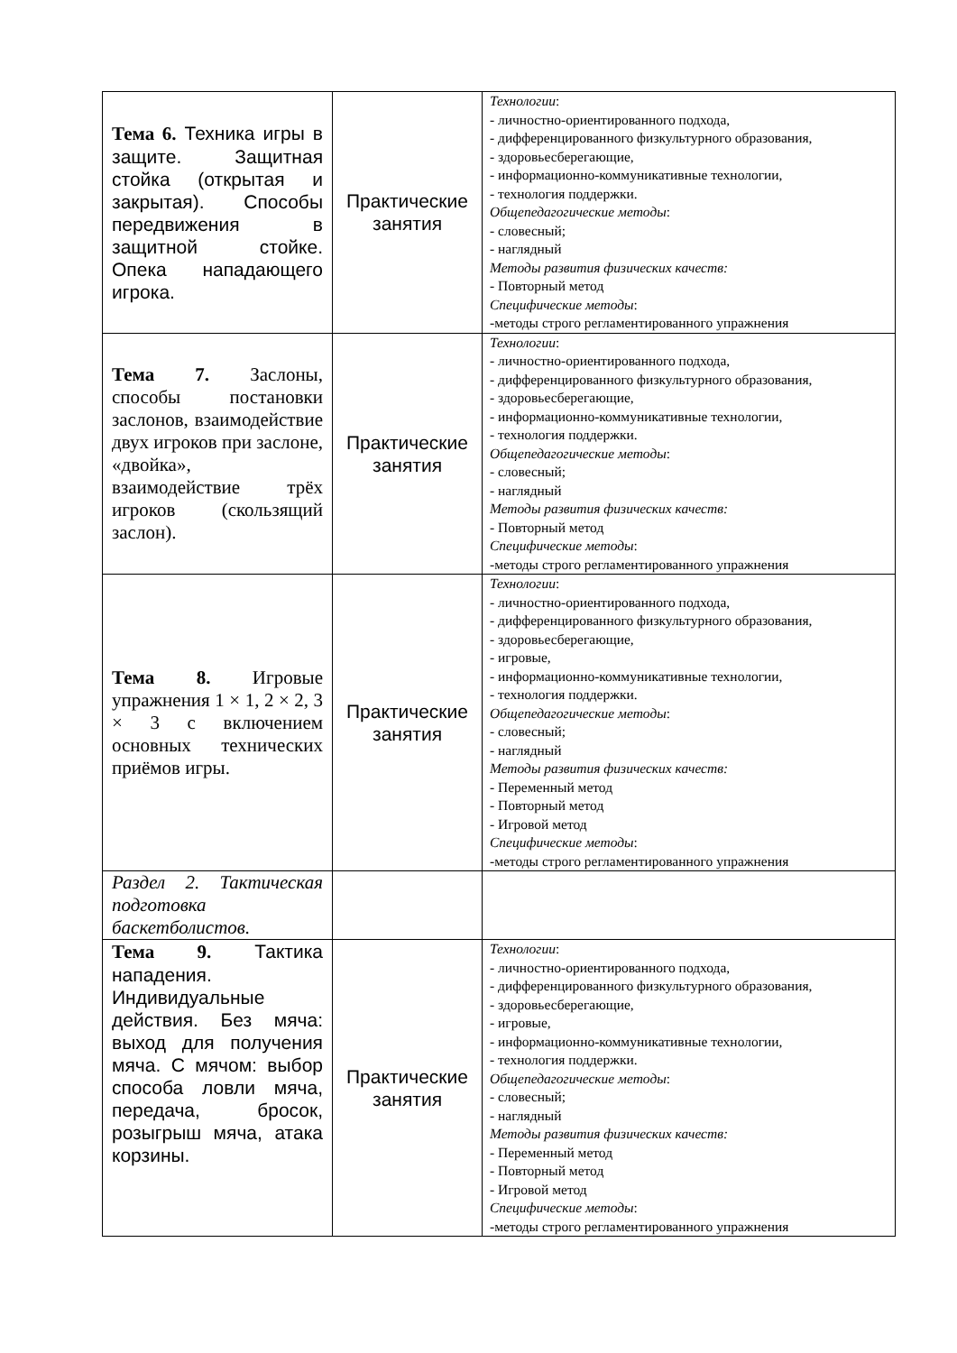| Тема 6. Техника игры в защите. Защитная стойка (открытая и закрытая). Способы передвижения в защитной стойке. Опека нападающего игрока. | Практические занятия | Технологии : - личностно-ориентированного подхода, - дифференцированного физкультурного образования, - здоровьесберегающие, - информационно-коммуникативные технологии, - технология поддержки. Общепедагогические методы : - словесный; - наглядный Методы развития физических качеств: - Повторный метод Специфические методы : -методы строго регламентированного упражнения |
| Тема 7. Заслоны, способы постановки заслонов, взаимодействие двух игроков при заслоне, «двойка», взаимодействие трёх игроков (скользящий заслон). | Практические занятия | Технологии : - личностно-ориентированного подхода, - дифференцированного физкультурного образования, - здоровьесберегающие, - информационно-коммуникативные технологии, - технология поддержки. Общепедагогические методы : - словесный; - наглядный Методы развития физических качеств: - Повторный метод Специфические методы : -методы строго регламентированного упражнения |
| Тема 8. Игровые упражнения 1 × 1, 2 × 2, 3 × 3 с включением основных технических приёмов игры. | Практические занятия | Технологии : - личностно-ориентированного подхода, - дифференцированного физкультурного образования, - здоровьесберегающие, - игровые, - информационно-коммуникативные технологии, - технология поддержки. Общепедагогические методы : - словесный; - наглядный Методы развития физических качеств: - Переменный метод - Повторный метод - Игровой метод Специфические методы : -методы строго регламентированного упражнения |
| Раздел 2. Тактическая подготовка баскетболистов. | | |
| Тема 9. Тактика нападения. Индивидуальные действия. Без мяча: выход для получения мяча. С мячом: выбор способа ловли мяча, передача, бросок, розыгрыш мяча, атака корзины. | Практические занятия | Технологии : - личностно-ориентированного подхода, - дифференцированного физкультурного образования, - здоровьесберегающие, - игровые, - информационно-коммуникативные технологии, - технология поддержки. Общепедагогические методы : - словесный; - наглядный Методы развития физических качеств: - Переменный метод - Повторный метод - Игровой метод Специфические методы : -методы строго регламентированного упражнения |